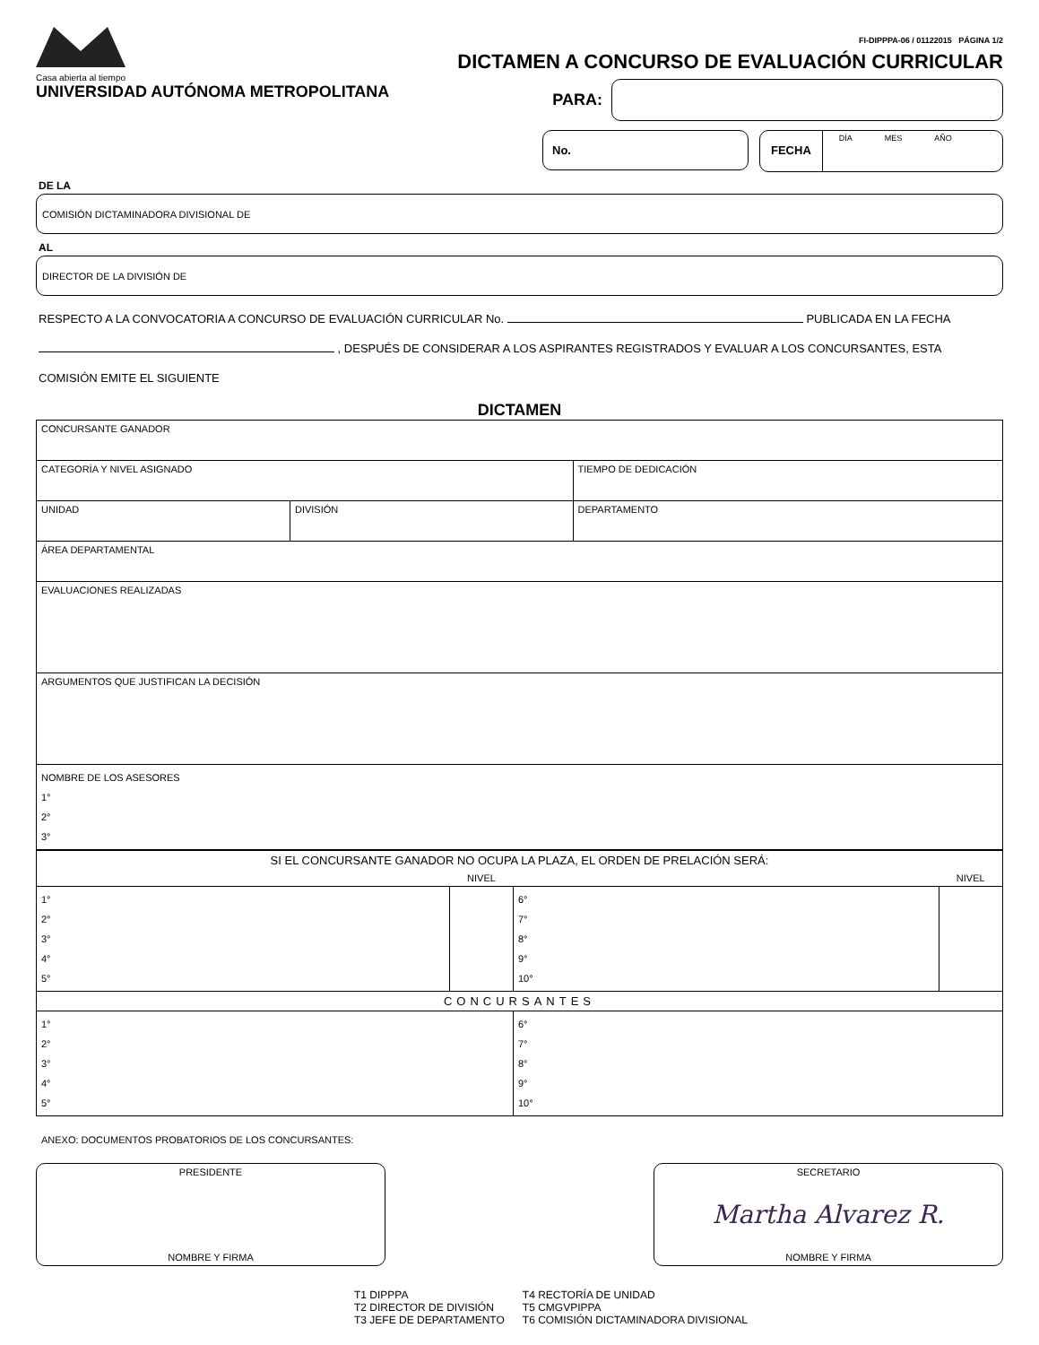Casa abierta al tiempo
UNIVERSIDAD AUTÓNOMA METROPOLITANA
FI-DIPPPA-06 / 01122015 PÁGINA 1/2
DICTAMEN A CONCURSO DE EVALUACIÓN CURRICULAR
PARA:
No. FECHA DÍA MES AÑO
DE LA
COMISIÓN DICTAMINADORA DIVISIONAL DE
AL
DIRECTOR DE LA DIVISIÓN DE
RESPECTO A LA CONVOCATORIA A CONCURSO DE EVALUACIÓN CURRICULAR No. PUBLICADA EN LA FECHA
, DESPUÉS DE CONSIDERAR A LOS ASPIRANTES REGISTRADOS Y EVALUAR A LOS CONCURSANTES, ESTA
COMISIÓN EMITE EL SIGUIENTE
DICTAMEN
| CONCURSANTE GANADOR | | | |
| CATEGORÍA Y NIVEL ASIGNADO | | | TIEMPO DE DEDICACIÓN |
| UNIDAD | DIVISIÓN | DEPARTAMENTO | |
| ÁREA DEPARTAMENTAL | | | |
| EVALUACIONES REALIZADAS | | | |
| ARGUMENTOS QUE JUSTIFICAN LA DECISIÓN | | | |
| NOMBRE DE LOS ASESORES 1° 2° 3° | | | |
| SI EL CONCURSANTE GANADOR NO OCUPA LA PLAZA, EL ORDEN DE PRELACIÓN SERÁ: | | | |
| | NIVEL | | NIVEL |
| 1° 2° 3° 4° 5° | | 6° 7° 8° 9° 10° | |
| CONCURSANTES | | | |
| 1° 2° 3° 4° 5° | | 6° 7° 8° 9° 10° | |
ANEXO: DOCUMENTOS PROBATORIOS DE LOS CONCURSANTES:
PRESIDENTE
NOMBRE Y FIRMA
SECRETARIO
Martha Alvarez R.
NOMBRE Y FIRMA
T1 DIPPPA
T2 DIRECTOR DE DIVISIÓN
T3 JEFE DE DEPARTAMENTO
T4 RECTORÍA DE UNIDAD
T5 CMGVPIPPA
T6 COMISIÓN DICTAMINADORA DIVISIONAL